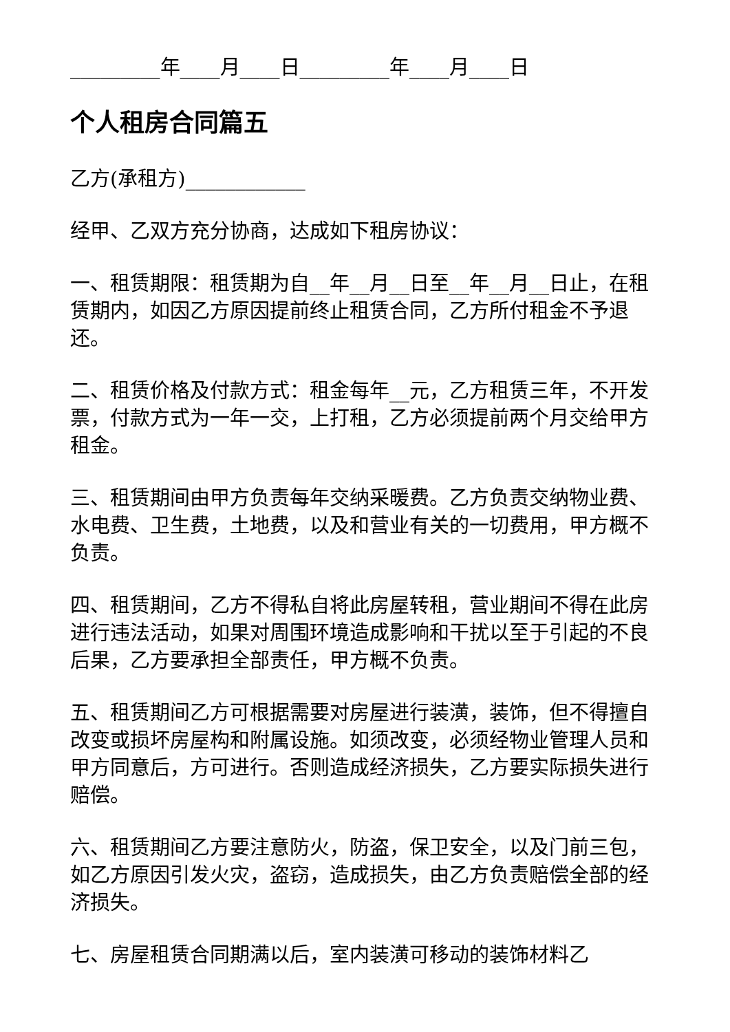_________年____月____日_________年____月____日
个人租房合同篇五
乙方(承租方)____________
经甲、乙双方充分协商，达成如下租房协议：
一、租赁期限：租赁期为自__年__月__日至__年__月__日止，在租赁期内，如因乙方原因提前终止租赁合同，乙方所付租金不予退还。
二、租赁价格及付款方式：租金每年__元，乙方租赁三年，不开发票，付款方式为一年一交，上打租，乙方必须提前两个月交给甲方租金。
三、租赁期间由甲方负责每年交纳采暖费。乙方负责交纳物业费、水电费、卫生费，土地费，以及和营业有关的一切费用，甲方概不负责。
四、租赁期间，乙方不得私自将此房屋转租，营业期间不得在此房进行违法活动，如果对周围环境造成影响和干扰以至于引起的不良后果，乙方要承担全部责任，甲方概不负责。
五、租赁期间乙方可根据需要对房屋进行装潢，装饰，但不得擅自改变或损坏房屋构和附属设施。如须改变，必须经物业管理人员和甲方同意后，方可进行。否则造成经济损失，乙方要实际损失进行赔偿。
六、租赁期间乙方要注意防火，防盗，保卫安全，以及门前三包，如乙方原因引发火灾，盗窃，造成损失，由乙方负责赔偿全部的经济损失。
七、房屋租赁合同期满以后，室内装潢可移动的装饰材料乙